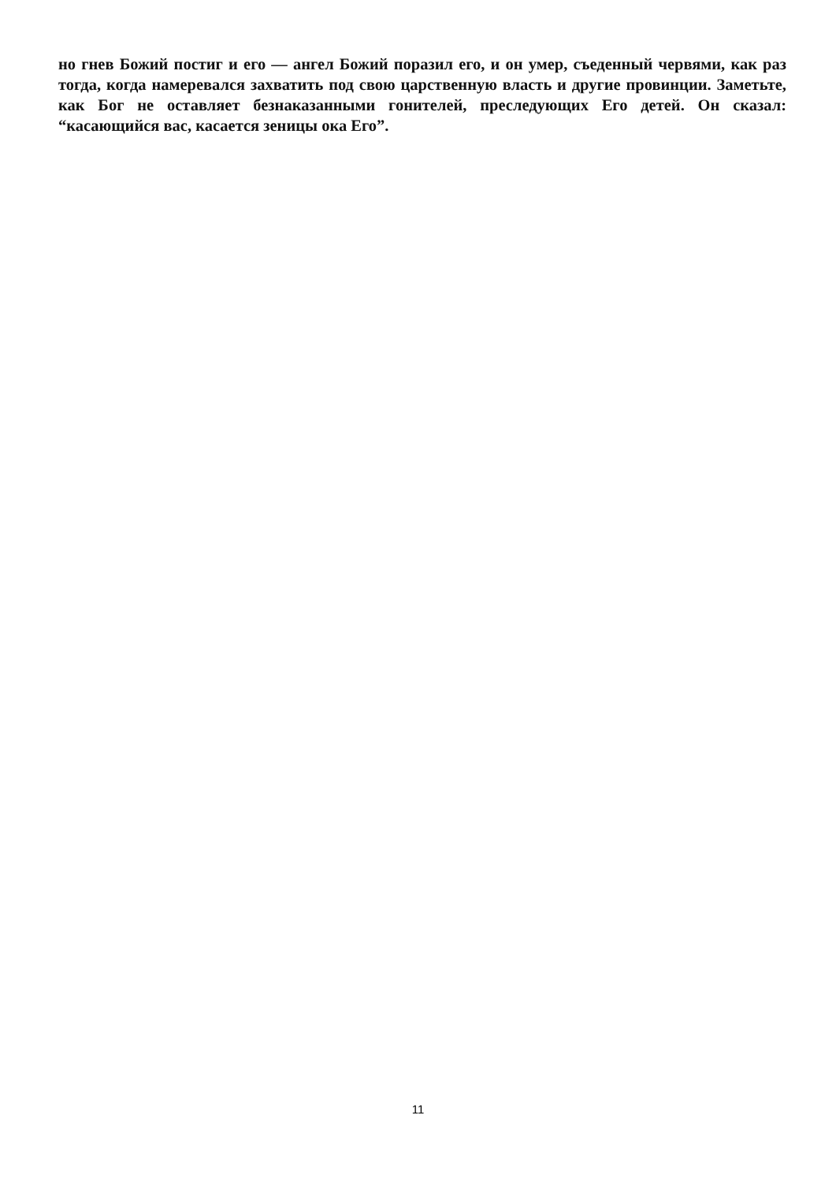но гнев Божий постиг и его — ангел Божий поразил его, и он умер, съеденный червями, как раз тогда, когда намеревался захватить под свою царственную власть и другие провинции. Заметьте, как Бог не оставляет безнаказанными гонителей, преследующих Его детей. Он сказал: “касающийся вас, касается зеницы ока Его”.
11